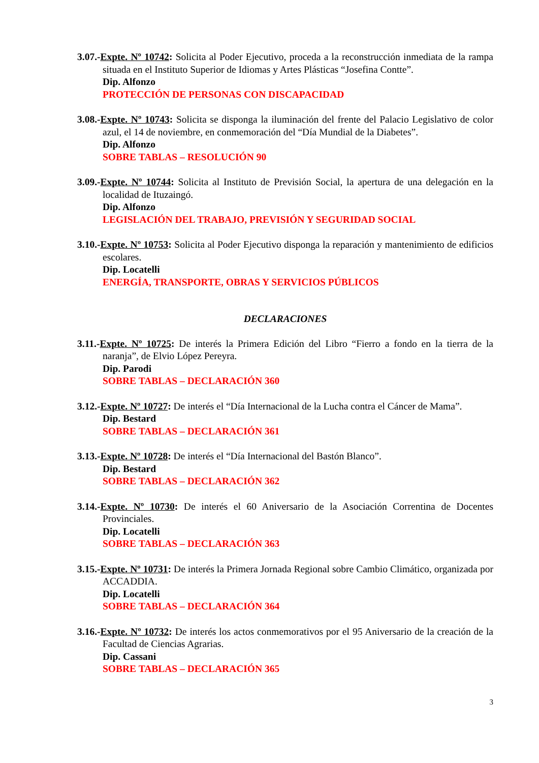3.07.-Expte. Nº 10742: Solicita al Poder Ejecutivo, proceda a la reconstrucción inmediata de la rampa situada en el Instituto Superior de Idiomas y Artes Plásticas “Josefina Contte”.
Dip. Alfonzo
PROTECCIÓN DE PERSONAS CON DISCAPACIDAD
3.08.-Expte. Nº 10743: Solicita se disponga la iluminación del frente del Palacio Legislativo de color azul, el 14 de noviembre, en conmemoración del “Día Mundial de la Diabetes”.
Dip. Alfonzo
SOBRE TABLAS – RESOLUCIÓN 90
3.09.-Expte. Nº 10744: Solicita al Instituto de Previsión Social, la apertura de una delegación en la localidad de Ituzaingó.
Dip. Alfonzo
LEGISLACIÓN DEL TRABAJO, PREVISIÓN Y SEGURIDAD SOCIAL
3.10.-Expte. Nº 10753: Solicita al Poder Ejecutivo disponga la reparación y mantenimiento de edificios escolares.
Dip. Locatelli
ENERGÍA, TRANSPORTE, OBRAS Y SERVICIOS PÚBLICOS
DECLARACIONES
3.11.-Expte. Nº 10725: De interés la Primera Edición del Libro “Fierro a fondo en la tierra de la naranja”, de Elvio López Pereyra.
Dip. Parodi
SOBRE TABLAS – DECLARACIÓN 360
3.12.-Expte. Nº 10727: De interés el “Día Internacional de la Lucha contra el Cáncer de Mama”.
Dip. Bestard
SOBRE TABLAS – DECLARACIÓN 361
3.13.-Expte. Nº 10728: De interés el “Día Internacional del Bastón Blanco”.
Dip. Bestard
SOBRE TABLAS – DECLARACIÓN 362
3.14.-Expte. Nº 10730: De interés el 60 Aniversario de la Asociación Correntina de Docentes Provinciales.
Dip. Locatelli
SOBRE TABLAS – DECLARACIÓN 363
3.15.-Expte. Nº 10731: De interés la Primera Jornada Regional sobre Cambio Climático, organizada por ACCADDIA.
Dip. Locatelli
SOBRE TABLAS – DECLARACIÓN 364
3.16.-Expte. Nº 10732: De interés los actos conmemorativos por el 95 Aniversario de la creación de la Facultad de Ciencias Agrarias.
Dip. Cassani
SOBRE TABLAS – DECLARACIÓN 365
3